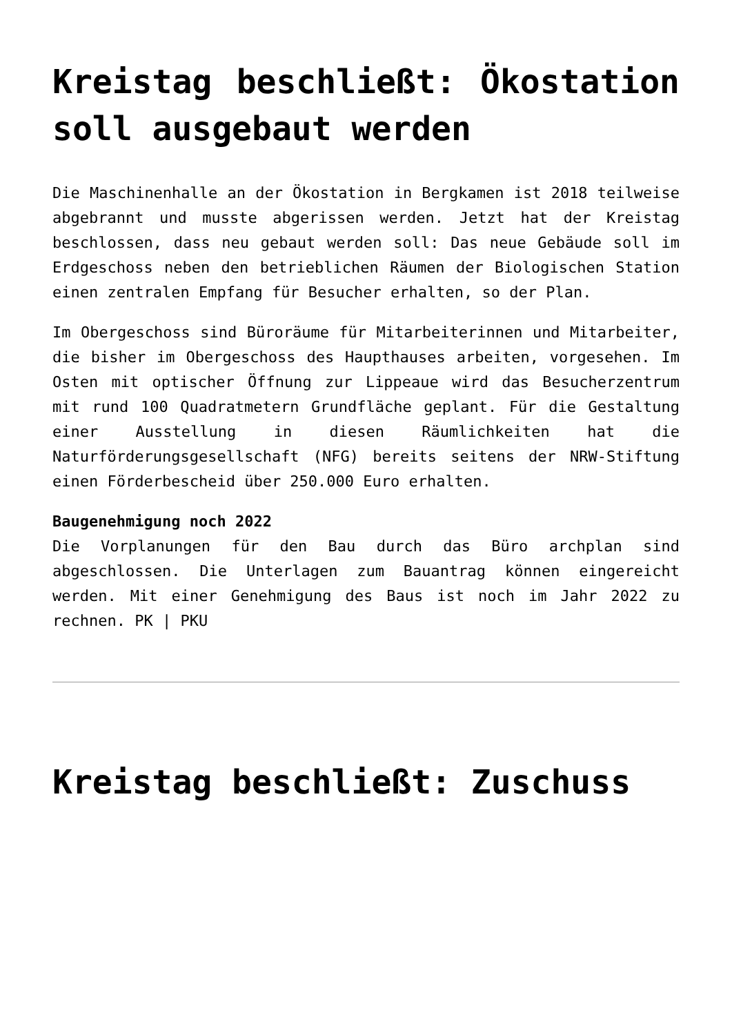Kreistag beschließt: Ökostation soll ausgebaut werden
Die Maschinenhalle an der Ökostation in Bergkamen ist 2018 teilweise abgebrannt und musste abgerissen werden. Jetzt hat der Kreistag beschlossen, dass neu gebaut werden soll: Das neue Gebäude soll im Erdgeschoss neben den betrieblichen Räumen der Biologischen Station einen zentralen Empfang für Besucher erhalten, so der Plan.
Im Obergeschoss sind Büroräume für Mitarbeiterinnen und Mitarbeiter, die bisher im Obergeschoss des Haupthauses arbeiten, vorgesehen. Im Osten mit optischer Öffnung zur Lippeaue wird das Besucherzentrum mit rund 100 Quadratmetern Grundfläche geplant. Für die Gestaltung einer Ausstellung in diesen Räumlichkeiten hat die Naturförderungsgesellschaft (NFG) bereits seitens der NRW-Stiftung einen Förderbescheid über 250.000 Euro erhalten.
Baugenehmigung noch 2022
Die Vorplanungen für den Bau durch das Büro archplan sind abgeschlossen. Die Unterlagen zum Bauantrag können eingereicht werden. Mit einer Genehmigung des Baus ist noch im Jahr 2022 zu rechnen. PK | PKU
Kreistag beschließt: Zuschuss